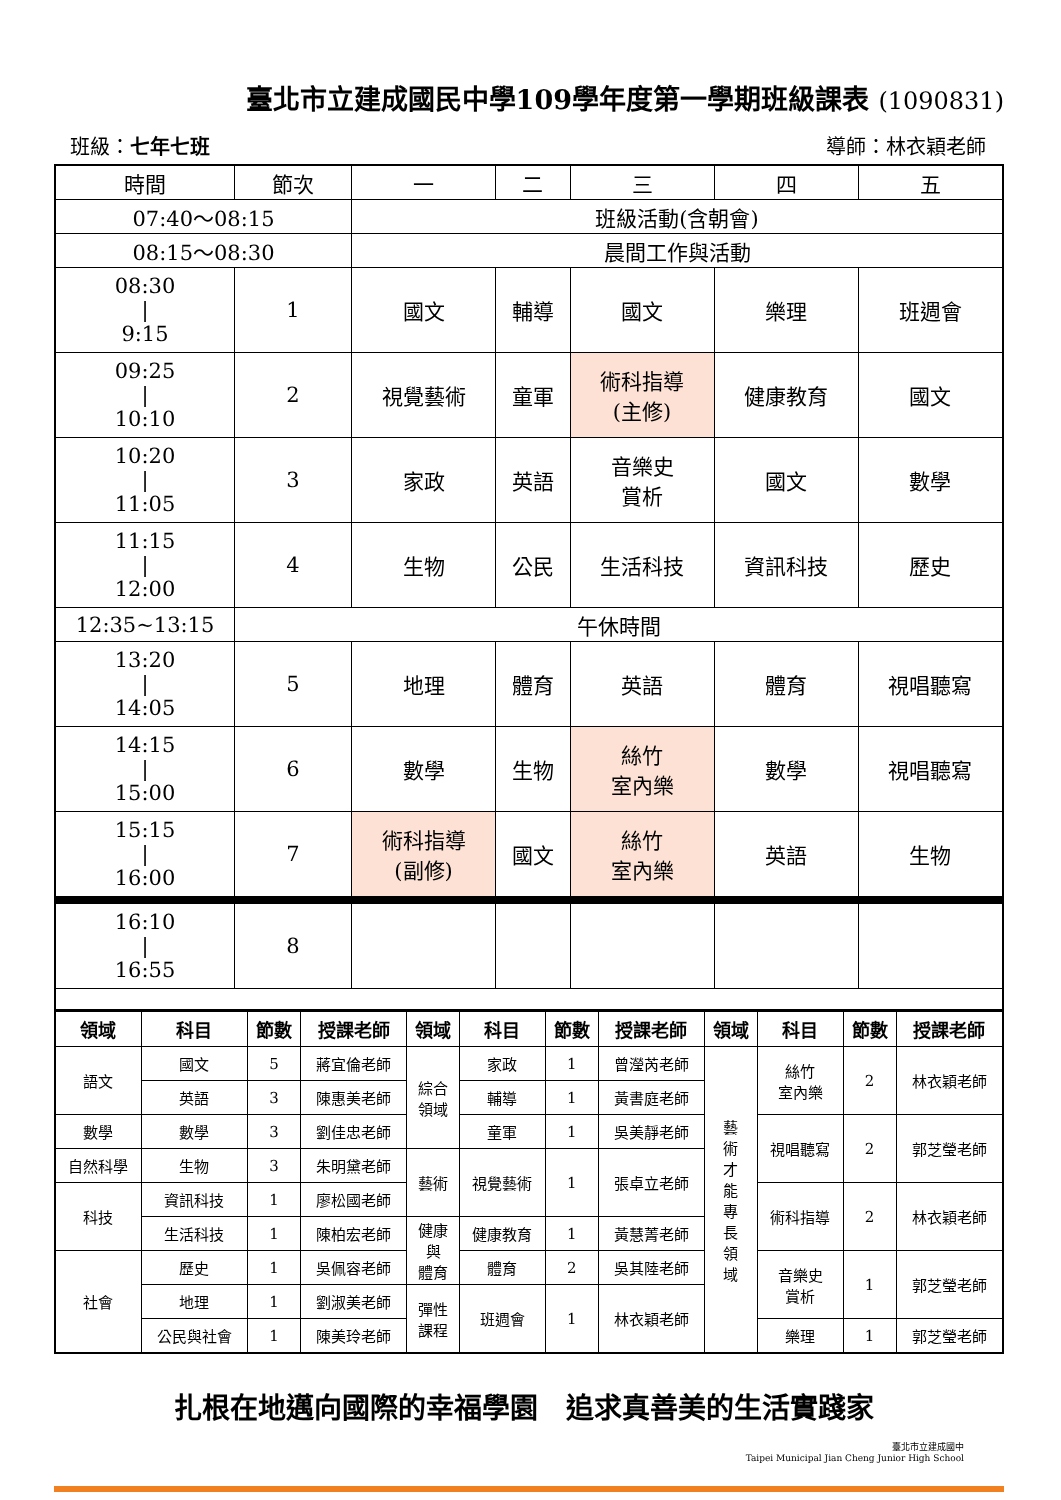臺北市立建成國民中學109學年度第一學期班級課表 (1090831)
班級：七年七班 導師：林衣穎老師
| 時間 | 節次 | 一 | 二 | 三 | 四 | 五 |
| 07:40～08:15 | | 班級活動(含朝會) | | | | |
| 08:15～08:30 | | 晨間工作與活動 | | | | |
| 08:30 / 9:15 | 1 | 國文 | 輔導 | 國文 | 樂理 | 班週會 |
| 09:25 / 10:10 | 2 | 視覺藝術 | 童軍 | 術科指導 (主修) | 健康教育 | 國文 |
| 10:20 / 11:05 | 3 | 家政 | 英語 | 音樂史 賞析 | 國文 | 數學 |
| 11:15 / 12:00 | 4 | 生物 | 公民 | 生活科技 | 資訊科技 | 歷史 |
| 12:35~13:15 | 午休時間 | | | | | |
| 13:20 / 14:05 | 5 | 地理 | 體育 | 英語 | 體育 | 視唱聽寫 |
| 14:15 / 15:00 | 6 | 數學 | 生物 | 絲竹 室內樂 | 數學 | 視唱聽寫 |
| 15:15 / 16:00 | 7 | 術科指導 (副修) | 國文 | 絲竹 室內樂 | 英語 | 生物 |
| 16:10 / 16:55 | 8 | | | | | |
| 領域 | 科目 | 節數 | 授課老師 | 領域 | 科目 | 節數 | 授課老師 | 領域 | 科目 | 節數 | 授課老師 |
| --- | --- | --- | --- | --- | --- | --- | --- | --- | --- | --- | --- |
| 語文 | 國文 | 5 | 蔣宜倫老師 | 綜合 領域 | 家政 | 1 | 曾瀅芮老師 | 藝 術 才 能 專 長 領 域 | 絲竹 室內樂 | 2 | 林衣穎老師 |
| | 英語 | 3 | 陳惠美老師 | | 輔導 | 1 | 黃書庭老師 | | | | |
| 數學 | 數學 | 3 | 劉佳忠老師 | | 童軍 | 1 | 吳美靜老師 | | 視唱聽寫 | 2 | 郭芝瑩老師 |
| 自然科學 | 生物 | 3 | 朱明黛老師 | 藝術 | 視覺藝術 | 1 | 張卓立老師 | | | | |
| 科技 | 資訊科技 | 1 | 廖松國老師 | | | | | | 術科指導 | 2 | 林衣穎老師 |
| | 生活科技 | 1 | 陳柏宏老師 | 健康 與 體育 | 健康教育 | 1 | 黃慧菁老師 | | | | |
| 社會 | 歷史 | 1 | 吳佩容老師 | | 體育 | 2 | 吳其陸老師 | | 音樂史 賞析 | 1 | 郭芝瑩老師 |
| | 地理 | 1 | 劉淑美老師 | 彈性 課程 | 班週會 | 1 | 林衣穎老師 | | | | |
| | 公民與社會 | 1 | 陳美玲老師 | | | | | | 樂理 | 1 | 郭芝瑩老師 |
扎根在地邁向國際的幸福學園　追求真善美的生活實踐家
臺北市立建成國中
Taipei Municipal Jian Cheng Junior High School